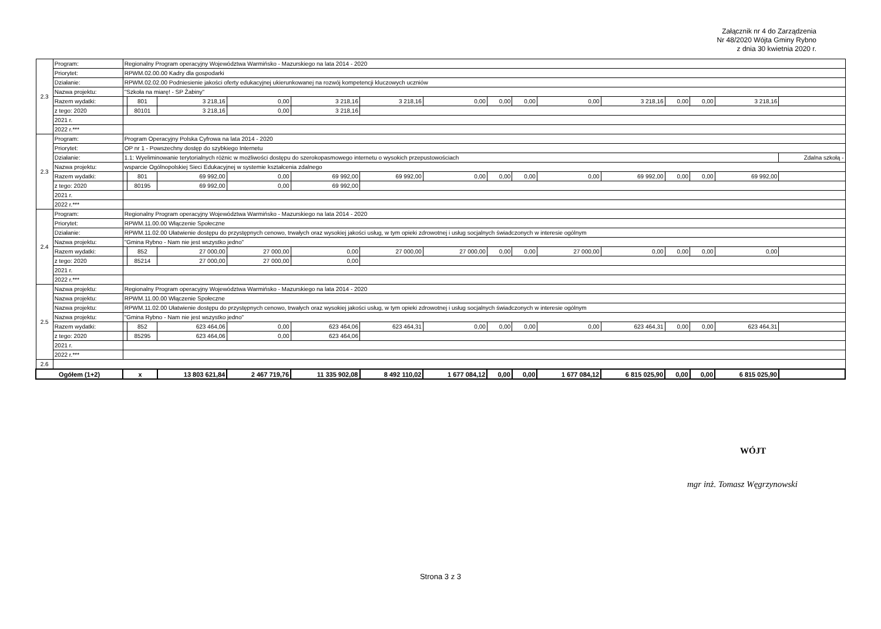Załącznik nr 4 do Zarządzenia
Nr 48/2020 Wójta Gminy Rybno
z dnia 30 kwietnia 2020 r.
| 2.3 | Program: | Regionalny Program operacyjny Województwa Warmińsko - Mazurskiego na lata 2014 - 2020 | | | | | | | | | | | | | | |
| | Priorytet: | RPWM.02.00.00 Kadry dla gospodarki | | | | | | | | | | | | | | |
| | Działanie: | RPWM.02.02.00 Podniesienie jakości oferty edukacyjnej ukierunkowanej na rozwój kompetencji kluczowych uczniów | | | | | | | | | | | | | | |
| | Nazwa projektu: | "Szkoła na miarę! - SP Żabiny" | | | | | | | | | | | | | | |
| | Razem wydatki: | | 801 | 3 218,16 | 0,00 | 3 218,16 | 3 218,16 | 0,00 | 0,00 | 0,00 | 0,00 | 3 218,16 | 0,00 | 0,00 | 3 218,16 | |
| | z tego: 2020 | | 80101 | 3 218,16 | 0,00 | 3 218,16 | | | | | | | | | | |
| | 2021 r. | | | | | | | | | | | | | | | |
| | 2022 r.*** | | | | | | | | | | | | | | | |
| 2.3 | Program: | Program Operacyjny Polska Cyfrowa na lata 2014 - 2020 | | | | | | | | | | | | | | |
| | Priorytet: | OP nr 1 - Powszechny dostęp do szybkiego Internetu | | | | | | | | | | | | | | |
| | Działanie: | 1.1: Wyeliminowanie terytorialnych różnic w możliwości dostępu do szerokopasmowego internetu o wysokich przepustowościach | | | | | | | | | | | | | | Zdalna szkołą - |
| | Nazwa projektu: | wsparcie Ogólnopolskiej Sieci Edukacyjnej w systemie kształcenia zdalnego | | | | | | | | | | | | | | |
| | Razem wydatki: | | 801 | 69 992,00 | 0,00 | 69 992,00 | 69 992,00 | 0,00 | 0,00 | 0,00 | 0,00 | 69 992,00 | 0,00 | 0,00 | 69 992,00 | |
| | z tego: 2020 | | 80195 | 69 992,00 | 0,00 | 69 992,00 | | | | | | | | | | |
| | 2021 r. | | | | | | | | | | | | | | | |
| | 2022 r.*** | | | | | | | | | | | | | | | |
| 2.4 | Program: | Regionalny Program operacyjny Województwa Warmińsko - Mazurskiego na lata 2014 - 2020 | | | | | | | | | | | | | | |
| | Priorytet: | RPWM.11.00.00 Włączenie Społeczne | | | | | | | | | | | | | | |
| | Działanie: | RPWM.11.02.00 Ułatwienie dostępu do przystępnych cenowo, trwałych oraz wysokiej jakości usług, w tym opieki zdrowotnej i usług socjalnych świadczonych w interesie ogólnym | | | | | | | | | | | | | | |
| | Nazwa projektu: | "Gmina Rybno - Nam nie jest wszystko jedno" | | | | | | | | | | | | | | |
| | Razem wydatki: | | 852 | 27 000,00 | 27 000,00 | 0,00 | 27 000,00 | 27 000,00 | 0,00 | 0,00 | 27 000,00 | 0,00 | 0,00 | 0,00 | 0,00 | |
| | z tego: 2020 | | 85214 | 27 000,00 | 27 000,00 | 0,00 | | | | | | | | | | |
| | 2021 r. | | | | | | | | | | | | | | | |
| | 2022 r.*** | | | | | | | | | | | | | | | |
| 2.5 | Nazwa projektu: | Regionalny Program operacyjny Województwa Warmińsko - Mazurskiego na lata 2014 - 2020 | | | | | | | | | | | | | | |
| | Nazwa projektu: | RPWM.11.00.00 Włączenie Społeczne | | | | | | | | | | | | | | |
| | Nazwa projektu: | RPWM.11.02.00 Ułatwienie dostępu do przystępnych cenowo, trwałych oraz wysokiej jakości usług, w tym opieki zdrowotnej i usług socjalnych świadczonych w interesie ogólnym | | | | | | | | | | | | | | |
| | Nazwa projektu: | "Gmina Rybno - Nam nie jest wszystko jedno" | | | | | | | | | | | | | | |
| | Razem wydatki: | | 852 | 623 464,06 | 0,00 | 623 464,06 | 623 464,31 | 0,00 | 0,00 | 0,00 | 0,00 | 623 464,31 | 0,00 | 0,00 | 623 464,31 | |
| | z tego: 2020 | | 85295 | 623 464,06 | 0,00 | 623 464,06 | | | | | | | | | | |
| | 2021 r. | | | | | | | | | | | | | | | |
| | 2022 r.*** | | | | | | | | | | | | | | | |
| 2.6 | | | | | | | | | | | | | | | | |
| Ogółem (1+2) | | x | | 13 803 621,84 | 2 467 719,76 | 11 335 902,08 | 8 492 110,02 | 1 677 084,12 | 0,00 | 0,00 | 1 677 084,12 | 6 815 025,90 | 0,00 | 0,00 | 6 815 025,90 | |
WÓJT
mgr inż. Tomasz Węgrzynowski
Strona 3 z 3